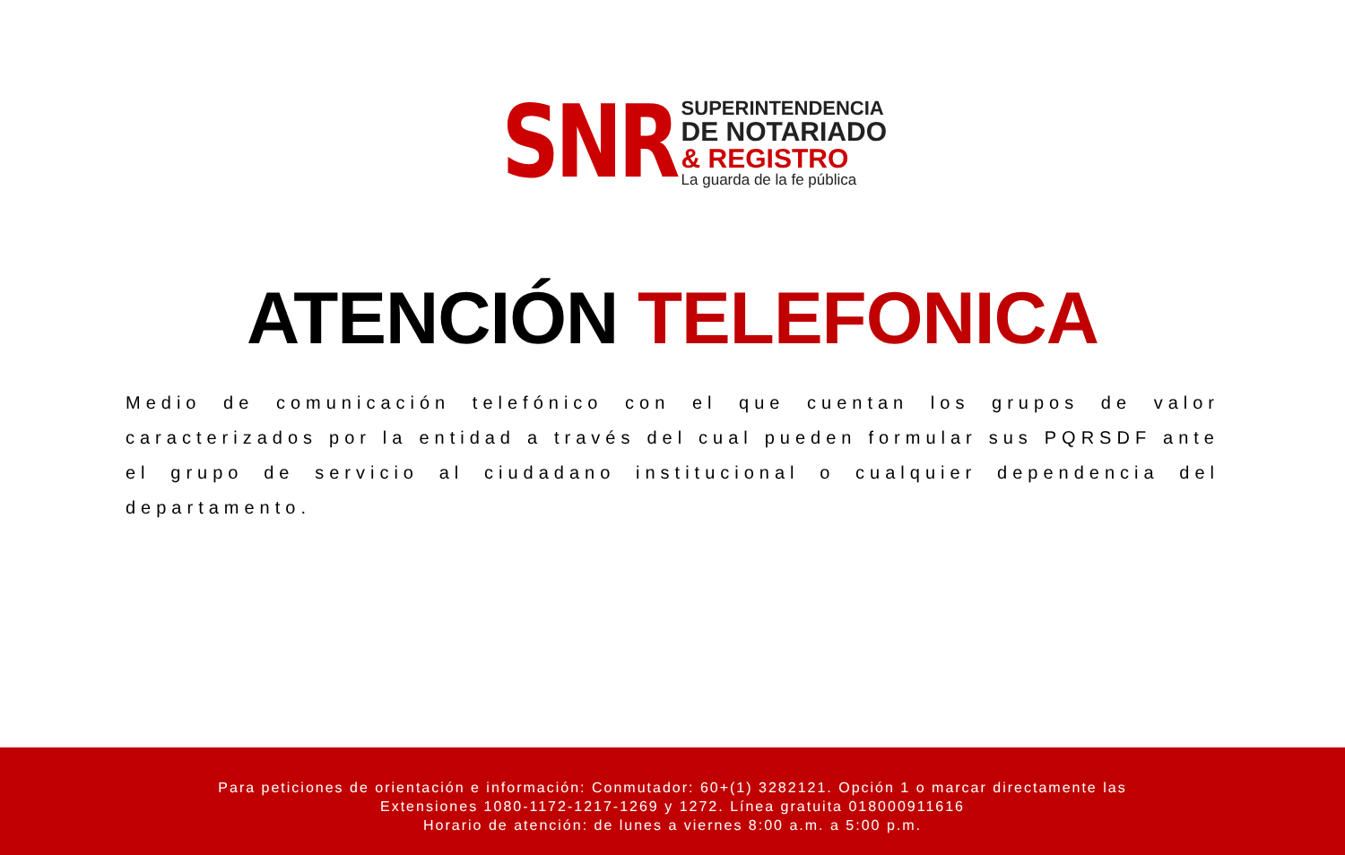SNR
SUPERINTENDENCIA
DE NOTARIADO
& REGISTRO
La guarda de la fe pública
ATENCIÓN TELEFONICA
Medio de comunicación telefónico con el que cuentan los grupos de valor caracterizados por la entidad a través del cual pueden formular sus PQRSDF ante el grupo de servicio al ciudadano institucional o cualquier dependencia del departamento.
Para peticiones de orientación e información: Conmutador: 60+(1) 3282121. Opción 1 o marcar directamente las
Extensiones 1080-1172-1217-1269 y 1272. Línea gratuita 018000911616
Horario de atención: de lunes a viernes 8:00 a.m. a 5:00 p.m.